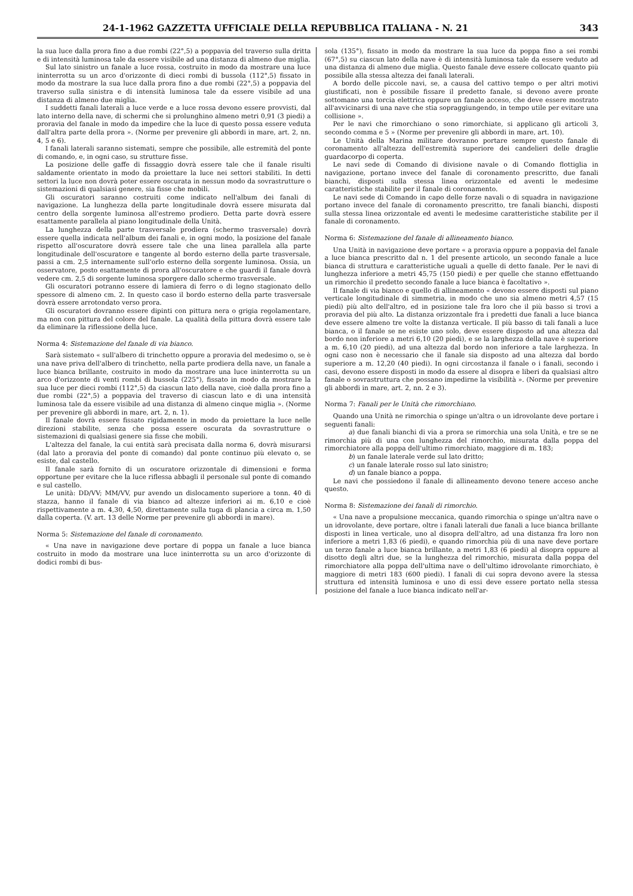24-1-1962 GAZZETTA UFFICIALE DELLA REPUBBLICA ITALIANA - N. 21 343
la sua luce dalla prora fino a due rombi (22°,5) a poppavia del traverso sulla dritta e di intensità luminosa tale da essere visibile ad una distanza di almeno due miglia.
Sul lato sinistro un fanale a luce rossa, costruito in modo da mostrare una luce ininterrotta su un arco d'orizzonte di dieci rombi di bussola (112°,5) fissato in modo da mostrare la sua luce dalla prora fino a due rombi (22°,5) a poppavia del traverso sulla sinistra e di intensità luminosa tale da essere visibile ad una distanza di almeno due miglia.
I suddetti fanali laterali a luce verde e a luce rossa devono essere provvisti, dal lato interno della nave, di schermi che si prolunghino almeno metri 0,91 (3 piedi) a proravia del fanale in modo da impedire che la luce di questo possa essere veduta dall'altra parte della prora ». (Norme per prevenire gli abbordi in mare, art. 2, nn. 4, 5 e 6).
I fanali laterali saranno sistemati, sempre che possibile, alle estremità del ponte di comando, e, in ogni caso, su strutture fisse.
La posizione delle gaffe di fissaggio dovrà essere tale che il fanale risulti saldamente orientato in modo da proiettare la luce nei settori stabiliti. In detti settori la luce non dovrà poter essere oscurata in nessun modo da sovrastrutture o sistemazioni di qualsiasi genere, sia fisse che mobili.
Gli oscuratori saranno costruiti come indicato nell'album dei fanali di navigazione. La lunghezza della parte longitudinale dovrà essere misurata dal centro della sorgente luminosa all'estremo prodiero. Detta parte dovrà essere esattamente parallela al piano longitudinale della Unità.
La lunghezza della parte trasversale prodiera (schermo trasversale) dovrà essere quella indicata nell'album dei fanali e, in ogni modo, la posizione del fanale rispetto all'oscuratore dovrà essere tale che una linea parallela alla parte longitudinale dell'oscuratore e tangente al bordo esterno della parte trasversale, passi a cm. 2,5 internamente sull'orlo esterno della sorgente luminosa. Ossia, un osservatore, posto esattamente di prora all'oscuratore e che guardi il fanale dovrà vedere cm. 2,5 di sorgente luminosa sporgere dallo schermo trasversale.
Gli oscuratori potranno essere di lamiera di ferro o di legno stagionato dello spessore di almeno cm. 2. In questo caso il bordo esterno della parte trasversale dovrà essere arrotondato verso prora.
Gli oscuratori dovranno essere dipinti con pittura nera o grigia regolamentare, ma non con pittura del colore del fanale. La qualità della pittura dovrà essere tale da eliminare la riflessione della luce.
Norma 4: Sistemazione del fanale di via bianco.
Sarà sistemato « sull'albero di trinchetto oppure a proravia del medesimo o, se è una nave priva dell'albero di trinchetto, nella parte prodiera della nave, un fanale a luce bianca brillante, costruito in modo da mostrare una luce ininterrotta su un arco d'orizzonte di venti rombi di bussola (225°), fissato in modo da mostrare la sua luce per dieci rombi (112°,5) da ciascun lato della nave, cioè dalla prora fino a due rombi (22°,5) a poppavia del traverso di ciascun lato e di una intensità luminosa tale da essere visibile ad una distanza di almeno cinque miglia ». (Norme per prevenire gli abbordi in mare, art. 2, n. 1).
Il fanale dovrà essere fissato rigidamente in modo da proiettare la luce nelle direzioni stabilite, senza che possa essere oscurata da sovrastrutture o sistemazioni di qualsiasi genere sia fisse che mobili.
L'altezza del fanale, la cui entità sarà precisata dalla norma 6, dovrà misurarsi (dal lato a proravia del ponte di comando) dal ponte continuo più elevato o, se esiste, dal castello.
Il fanale sarà fornito di un oscuratore orizzontale di dimensioni e forma opportune per evitare che la luce riflessa abbagli il personale sul ponte di comando e sul castello.
Le unità: DD/VV; MM/VV, pur avendo un dislocamento superiore a tonn. 40 di stazza, hanno il fanale di via bianco ad altezze inferiori ai m. 6,10 e cioè rispettivamente a m. 4,30, 4,50, direttamente sulla tuga di plancia a circa m. 1,50 dalla coperta. (V. art. 13 delle Norme per prevenire gli abbordi in mare).
Norma 5: Sistemazione del fanale di coronamento.
« Una nave in navigazione deve portare di poppa un fanale a luce bianca costruito in modo da mostrare una luce ininterrotta su un arco d'orizzonte di dodici rombi di bus-
sola (135°), fissato in modo da mostrare la sua luce da poppa fino a sei rombi (67°,5) su ciascun lato della nave è di intensità luminosa tale da essere veduto ad una distanza di almeno due miglia. Questo fanale deve essere collocato quanto più possibile alla stessa altezza dei fanali laterali.
A bordo delle piccole navi, se, a causa del cattivo tempo o per altri motivi giustificati, non è possibile fissare il predetto fanale, si devono avere pronte sottomano una torcia elettrica oppure un fanale acceso, che deve essere mostrato all'avvicinarsi di una nave che stia sopraggiungendo, in tempo utile per evitare una collisione ».
Per le navi che rimorchiano o sono rimorchiate, si applicano gli articoli 3, secondo comma e 5 » (Norme per prevenire gli abbordi in mare, art. 10).
Le Unità della Marina militare dovranno portare sempre questo fanale di coronamento all'altezza dell'estremità superiore dei candelieri delle draglie guardacorpo di coperta.
Le navi sede di Comando di divisione navale o di Comando flottiglia in navigazione, portano invece del fanale di coronamento prescritto, due fanali bianchi, disposti sulla stessa linea orizzontale ed aventi le medesime caratteristiche stabilite per il fanale di coronamento.
Le navi sede di Comando in capo delle forze navali o di squadra in navigazione portano invece del fanale di coronamento prescritto, tre fanali bianchi, disposti sulla stessa linea orizzontale ed aventi le medesime caratteristiche stabilite per il fanale di coronamento.
Norma 6: Sistemazione del fanale di allineamento bianco.
Una Unità in navigazione deve portare « a proravia oppure a poppavia del fanale a luce bianca prescritto dal n. 1 del presente articolo, un secondo fanale a luce bianca di struttura e caratteristiche uguali a quelle di detto fanale. Per le navi di lunghezza inferiore a metri 45,75 (150 piedi) e per quelle che stanno effettuando un rimorchio il predetto secondo fanale a luce bianca è facoltativo ».
Il fanale di via bianco e quello di allineamento « devono essere disposti sul piano verticale longitudinale di simmetria, in modo che uno sia almeno metri 4,57 (15 piedi) più alto dell'altro, ed in posizione tale fra loro che il più basso si trovi a proravia del più alto. La distanza orizzontale fra i predetti due fanali a luce bianca deve essere almeno tre volte la distanza verticale. Il più basso di tali fanali a luce bianca, o il fanale se ne esiste uno solo, deve essere disposto ad una altezza dal bordo non inferiore a metri 6,10 (20 piedi), e se la larghezza della nave è superiore a m. 6,10 (20 piedi), ad una altezza dal bordo non inferiore a tale larghezza. In ogni caso non è necessario che il fanale sia disposto ad una altezza dal bordo superiore a m. 12,20 (40 piedi). In ogni circostanza il fanale o i fanali, secondo i casi, devono essere disposti in modo da essere al disopra e liberi da qualsiasi altro fanale o sovrastruttura che possano impedirne la visibilità ». (Norme per prevenire gli abbordi in mare, art. 2, nn. 2 e 3).
Norma 7: Fanali per le Unità che rimorchiano.
Quando una Unità ne rimorchia o spinge un'altra o un idrovolante deve portare i seguenti fanali:
a) due fanali bianchi di via a prora se rimorchia una sola Unità, e tre se ne rimorchia più di una con lunghezza del rimorchio, misurata dalla poppa del rimorchiatore alla poppa dell'ultimo rimorchiato, maggiore di m. 183;
b) un fanale laterale verde sul lato dritto;
c) un fanale laterale rosso sul lato sinistro;
d) un fanale bianco a poppa.
Le navi che possiedono il fanale di allineamento devono tenere acceso anche questo.
Norma 8: Sistemazione dei fanali di rimorchio.
« Una nave a propulsione meccanica, quando rimorchia o spinge un'altra nave o un idrovolante, deve portare, oltre i fanali laterali due fanali a luce bianca brillante disposti in linea verticale, uno al disopra dell'altro, ad una distanza fra loro non inferiore a metri 1,83 (6 piedi), e quando rimorchia più di una nave deve portare un terzo fanale a luce bianca brillante, a metri 1,83 (6 piedi) al disopra oppure al disotto degli altri due, se la lunghezza del rimorchio, misurata dalla poppa del rimorchiatore alla poppa dell'ultima nave o dell'ultimo idrovolante rimorchiato, è maggiore di metri 183 (600 piedi). I fanali di cui sopra devono avere la stessa struttura ed intensità luminosa e uno di essi deve essere portato nella stessa posizione del fanale a luce bianca indicato nell'ar-